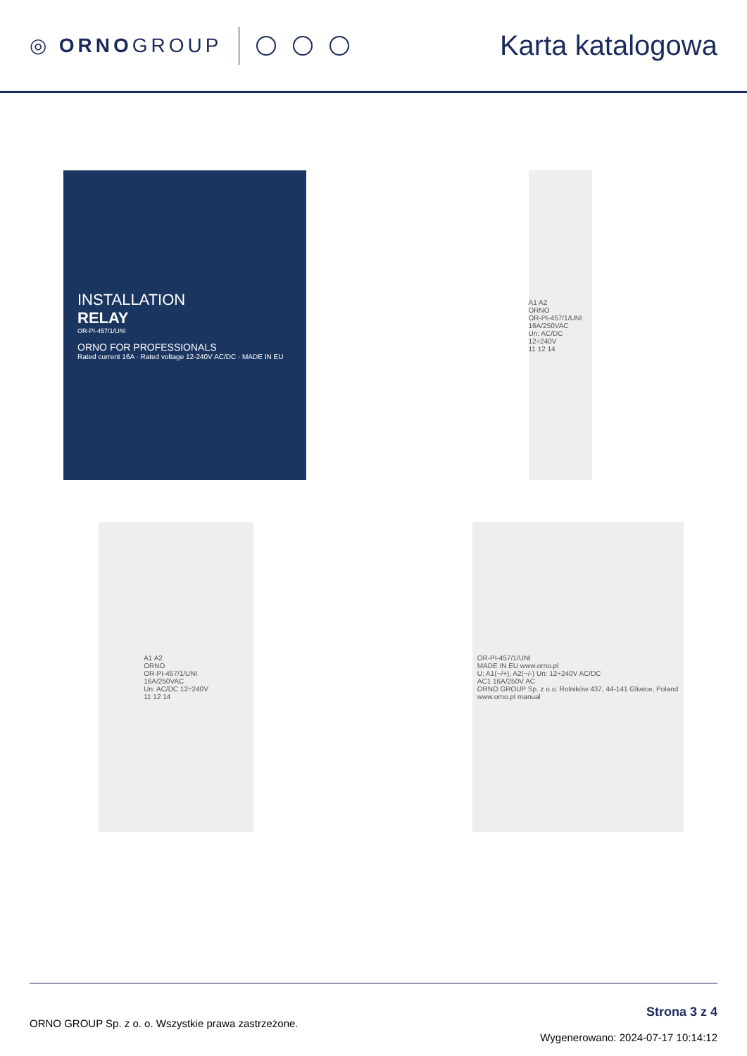◎ ORNOGROUP
Karta katalogowa
INSTALLATION
RELAY
OR-PI-457/1/UNI
ORNO FOR PROFESSIONALS
Rated current 16A · Rated voltage 12-240V AC/DC · MADE IN EU
A1 A2
ORNO
OR-PI-457/1/UNI
16A/250VAC
Un: AC/DC 12÷240V
11 12 14
A1 A2
ORNO
OR-PI-457/1/UNI
16A/250VAC
Un: AC/DC 12÷240V
11 12 14
OR-PI-457/1/UNI
MADE IN EU www.orno.pl
U: A1(~/+), A2(~/-) Un: 12÷240V AC/DC
AC1 16A/250V AC
ORNO GROUP Sp. z o.o. Rolników 437, 44-141 Gliwice, Poland
www.orno.pl manual
ORNO GROUP Sp. z o. o. Wszystkie prawa zastrzeżone.
Strona 3 z 4
Wygenerowano: 2024-07-17 10:14:12